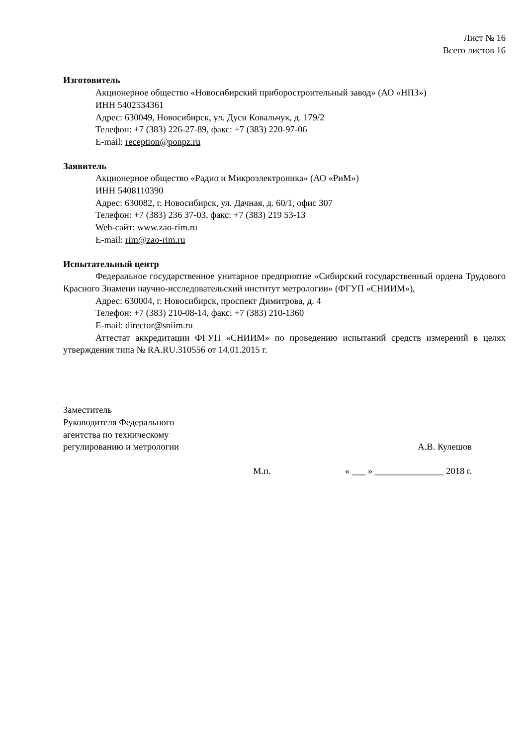Лист № 16
Всего листов 16
Изготовитель
Акционерное общество «Новосибирский приборостроительный завод» (АО «НПЗ»)
ИНН 5402534361
Адрес: 630049, Новосибирск, ул. Дуси Ковальчук, д. 179/2
Телефон: +7 (383) 226-27-89, факс: +7 (383) 220-97-06
E-mail: reception@ponpz.ru
Заявитель
Акционерное общество «Радио и Микроэлектроника» (АО «РиМ»)
ИНН 5408110390
Адрес: 630082, г. Новосибирск, ул. Дачная, д. 60/1, офис 307
Телефон: +7 (383) 236 37-03, факс: +7 (383) 219 53-13
Web-сайт: www.zao-rim.ru
E-mail: rim@zao-rim.ru
Испытательный центр
Федеральное государственное унитарное предприятие «Сибирский государственный ордена Трудового Красного Знамени научно-исследовательский институт метрологии» (ФГУП «СНИИМ»),
Адрес: 630004, г. Новосибирск, проспект Димитрова, д. 4
Телефон: +7 (383) 210-08-14, факс: +7 (383) 210-1360
E-mail: director@sniim.ru
Аттестат аккредитации ФГУП «СНИИМ» по проведению испытаний средств измерений в целях утверждения типа № RA.RU.310556 от 14.01.2015 г.
Заместитель
Руководителя Федерального
агентства по техническому
регулированию и метрологии
А.В. Кулешов
М.п. « ___ » _______________ 2018 г.